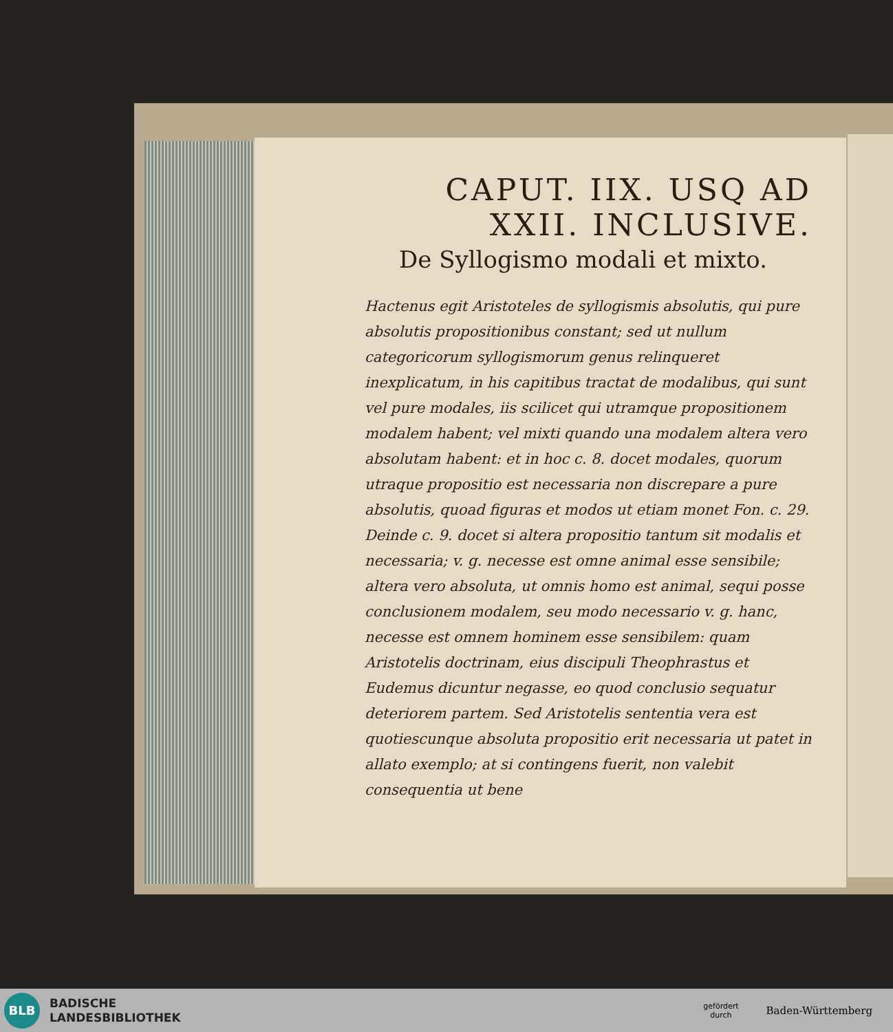CAPUT. IIX. USQ AD
XXII. INCLUSIVE.
De Syllogismo modali et mixto.
Hactenus egit Aristoteles de syllogismis absolutis, qui pure absolutis propositionibus constant; sed ut nullum categoricorum syllogismorum genus relinqueret inexplicatum, in his capitibus tractat de modalibus, qui sunt vel pure modales, iis scilicet qui utramque propositionem modalem habent; vel mixti quando una modalem altera vero absolutam habent: et in hoc c. 8. docet modales, quorum utraque propositio est necessaria non discrepare a pure absolutis, quoad figuras et modos ut etiam monet Fon. c. 29. Deinde c. 9. docet si altera propositio tantum sit modalis et necessaria; v. g. necesse est omne animal esse sensibile; altera vero absoluta, ut omnis homo est animal, sequi posse conclusionem modalem, seu modo necessario v. g. hanc, necesse est omnem hominem esse sensibilem: quam Aristotelis doctrinam, eius discipuli Theophrastus et Eudemus dicuntur negasse, eo quod conclusio sequatur deteriorem partem. Sed Aristotelis sententia vera est quotiescunque absoluta propositio erit necessaria ut patet in allato exemplo; at si contingens fuerit, non valebit consequentia ut bene
BLB
BADISCHE
LANDESBIBLIOTHEK
gefördert
durch
Baden-Württemberg